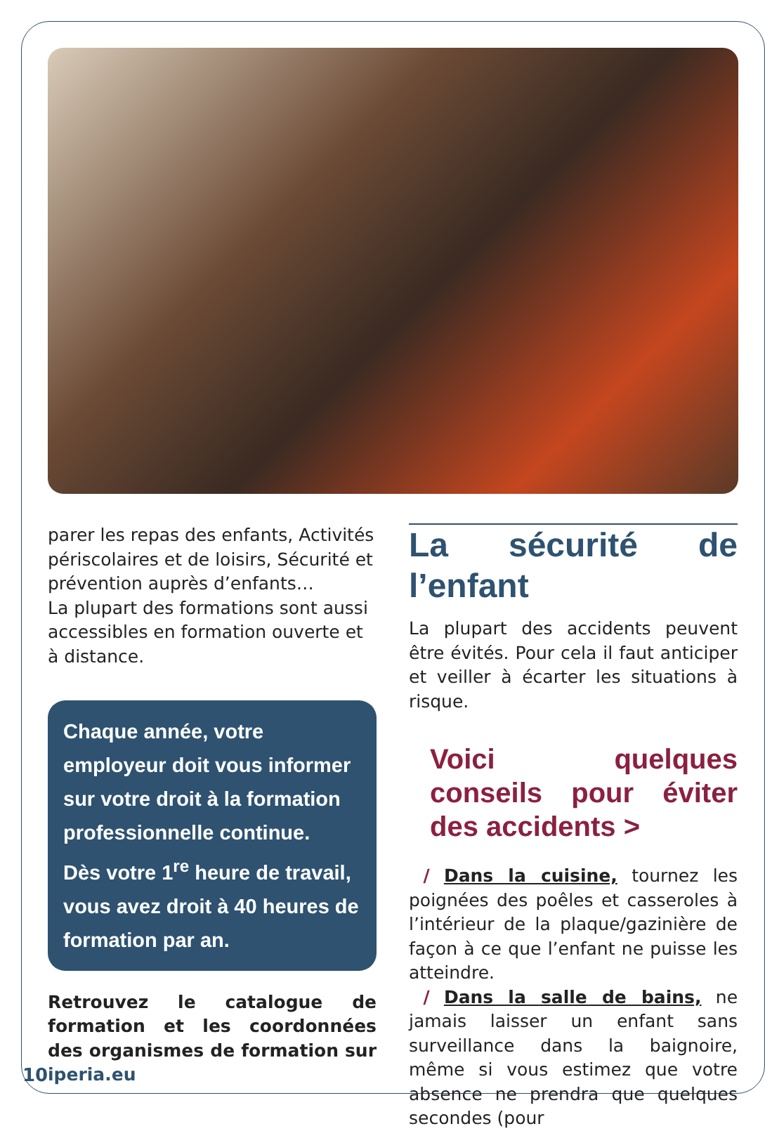parer les repas des enfants, Activités périscolaires et de loisirs, Sécurité et prévention auprès d’enfants…
La plupart des formations sont aussi accessibles en formation ouverte et à distance.
Chaque année, votre employeur doit vous informer sur votre droit à la formation professionnelle continue.
Dès votre 1<sup>re</sup> heure de travail, vous avez droit à 40 heures de formation par an.
Retrouvez le catalogue de formation et les coordonnées des organismes de formation sur iperia.eu
La sécurité de l’enfant
La plupart des accidents peuvent être évités. Pour cela il faut anticiper et veiller à écarter les situations à risque.
Voici quelques conseils pour éviter des accidents >
/ Dans la cuisine, tournez les poignées des poêles et casseroles à l’intérieur de la plaque/gazinière de façon à ce que l’enfant ne puisse les atteindre.
/ Dans la salle de bains, ne jamais laisser un enfant sans surveillance dans la baignoire, même si vous estimez que votre absence ne prendra que quelques secondes (pour
10